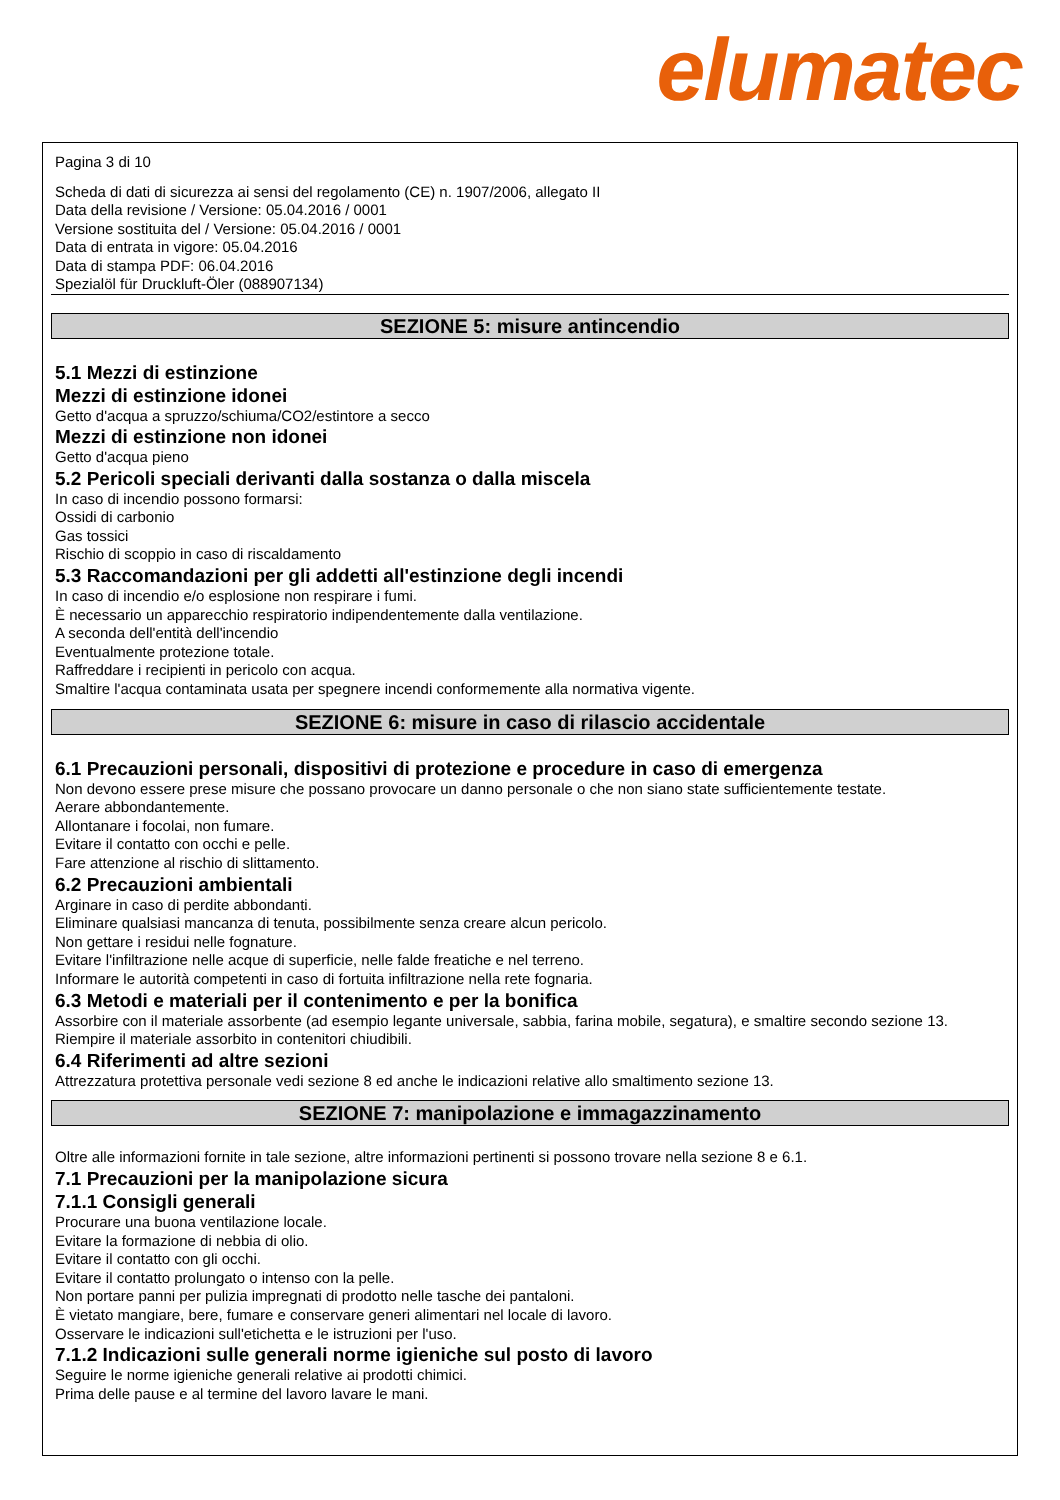elumatec
Pagina 3 di 10
Scheda di dati di sicurezza ai sensi del regolamento (CE) n. 1907/2006, allegato II
Data della revisione / Versione: 05.04.2016 / 0001
Versione sostituita del / Versione: 05.04.2016 / 0001
Data di entrata in vigore: 05.04.2016
Data di stampa PDF: 06.04.2016
Spezialöl für Druckluft-Öler (088907134)
SEZIONE 5: misure antincendio
5.1 Mezzi di estinzione
Mezzi di estinzione idonei
Getto d'acqua a spruzzo/schiuma/CO2/estintore a secco
Mezzi di estinzione non idonei
Getto d'acqua pieno
5.2 Pericoli speciali derivanti dalla sostanza o dalla miscela
In caso di incendio possono formarsi:
Ossidi di carbonio
Gas tossici
Rischio di scoppio in caso di riscaldamento
5.3 Raccomandazioni per gli addetti all'estinzione degli incendi
In caso di incendio e/o esplosione non respirare i fumi.
È necessario un apparecchio respiratorio indipendentemente dalla ventilazione.
A seconda dell'entità dell'incendio
Eventualmente protezione totale.
Raffreddare i recipienti in pericolo con acqua.
Smaltire l'acqua contaminata usata per spegnere incendi conformemente alla normativa vigente.
SEZIONE 6: misure in caso di rilascio accidentale
6.1 Precauzioni personali, dispositivi di protezione e procedure in caso di emergenza
Non devono essere prese misure che possano provocare un danno personale o che non siano state sufficientemente testate.
Aerare abbondantemente.
Allontanare i focolai, non fumare.
Evitare il contatto con occhi e pelle.
Fare attenzione al rischio di slittamento.
6.2 Precauzioni ambientali
Arginare in caso di perdite abbondanti.
Eliminare qualsiasi mancanza di tenuta, possibilmente senza creare alcun pericolo.
Non gettare i residui nelle fognature.
Evitare l'infiltrazione nelle acque di superficie, nelle falde freatiche e nel terreno.
Informare le autorità competenti in caso di fortuita infiltrazione nella rete fognaria.
6.3 Metodi e materiali per il contenimento e per la bonifica
Assorbire con il materiale assorbente (ad esempio legante universale, sabbia, farina mobile, segatura), e smaltire secondo sezione 13.
Riempire il materiale assorbito in contenitori chiudibili.
6.4 Riferimenti ad altre sezioni
Attrezzatura protettiva personale vedi sezione 8 ed anche le indicazioni relative allo smaltimento sezione 13.
SEZIONE 7: manipolazione e immagazzinamento
Oltre alle informazioni fornite in tale sezione, altre informazioni pertinenti si possono trovare nella sezione 8 e 6.1.
7.1 Precauzioni per la manipolazione sicura
7.1.1 Consigli generali
Procurare una buona ventilazione locale.
Evitare la formazione di nebbia di olio.
Evitare il contatto con gli occhi.
Evitare il contatto prolungato o intenso con la pelle.
Non portare panni per pulizia impregnati di prodotto nelle tasche dei pantaloni.
È vietato mangiare, bere, fumare e conservare generi alimentari nel locale di lavoro.
Osservare le indicazioni sull'etichetta e le istruzioni per l'uso.
7.1.2 Indicazioni sulle generali norme igieniche sul posto di lavoro
Seguire le norme igieniche generali relative ai prodotti chimici.
Prima delle pause e al termine del lavoro lavare le mani.